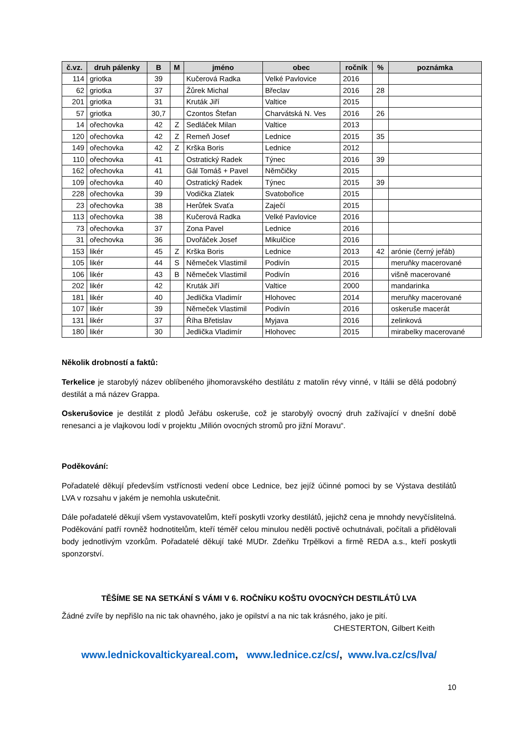| č.vz. | druh pálenky | B | M | jméno | obec | ročník | % | poznámka |
| --- | --- | --- | --- | --- | --- | --- | --- | --- |
| 114 | griotka | 39 | | Kučerová Radka | Velké Pavlovice | 2016 | | |
| 62 | griotka | 37 | | Žůrek Michal | Břeclav | 2016 | 28 | |
| 201 | griotka | 31 | | Kruták Jiří | Valtice | 2015 | | |
| 57 | griotka | 30,7 | | Czontos Štefan | Charvátská N. Ves | 2016 | 26 | |
| 14 | ořechovka | 42 | Z | Sedláček Milan | Valtice | 2013 | | |
| 120 | ořechovka | 42 | Z | Remeň Josef | Lednice | 2015 | 35 | |
| 149 | ořechovka | 42 | Z | Krška Boris | Lednice | 2012 | | |
| 110 | ořechovka | 41 | | Ostratický Radek | Týnec | 2016 | 39 | |
| 162 | ořechovka | 41 | | Gál Tomáš + Pavel | Němčičky | 2015 | | |
| 109 | ořechovka | 40 | | Ostratický Radek | Týnec | 2015 | 39 | |
| 228 | ořechovka | 39 | | Vodička Zlatek | Svatobořice | 2015 | | |
| 23 | ořechovka | 38 | | Herůfek Svaťa | Zaječí | 2015 | | |
| 113 | ořechovka | 38 | | Kučerová Radka | Velké Pavlovice | 2016 | | |
| 73 | ořechovka | 37 | | Zona Pavel | Lednice | 2016 | | |
| 31 | ořechovka | 36 | | Dvořáček Josef | Mikulčice | 2016 | | |
| 153 | likér | 45 | Z | Krška Boris | Lednice | 2013 | 42 | arónie (černý jeřáb) |
| 105 | likér | 44 | S | Němeček Vlastimil | Podivín | 2015 | | meruňky macerované |
| 106 | likér | 43 | B | Němeček Vlastimil | Podivín | 2016 | | višně macerované |
| 202 | likér | 42 | | Kruták Jiří | Valtice | 2000 | | mandarinka |
| 181 | likér | 40 | | Jedlička Vladimír | Hlohovec | 2014 | | meruňky macerované |
| 107 | likér | 39 | | Němeček Vlastimil | Podivín | 2016 | | oskeruše macerát |
| 131 | likér | 37 | | Říha Břetislav | Myjava | 2016 | | zelinková |
| 180 | likér | 30 | | Jedlička Vladimír | Hlohovec | 2015 | | mirabelky macerované |
Několik drobností a faktů:
Terkelice je starobylý název oblíbeného jihomoravského destilátu z matolin révy vinné, v Itálii se dělá podobný destilát a má název Grappa.
Oskerušovice je destilát z plodů Jeřábu oskeruše, což je starobylý ovocný druh zažívající v dnešní době renesanci a je vlajkovou lodí v projektu „Milión ovocných stromů pro jižní Moravu“.
Poděkování:
Pořadatelé děkují především vstřícnosti vedení obce Lednice, bez jejíž účinné pomoci by se Výstava destilátů LVA v rozsahu v jakém je nemohla uskutečnit.
Dále pořadatelé děkují všem vystavovatelům, kteří poskytli vzorky destilátů, jejichž cena je mnohdy nevyčíslitelná. Poděkování patří rovněž hodnotitelům, kteří téměř celou minulou neděli poctivě ochutnávali, počítali a přidělovali body jednotlivým vzorkům. Pořadatelé děkují také MUDr. Zdeňku Trpělkovi a firmě REDA a.s., kteří poskytli sponzorství.
TĚŠÍME SE NA SETKÁNÍ S VÁMI V 6. ROČNÍKU KOŠTU OVOCNÝCH DESTILÁTŮ LVA
Žádné zvíře by nepřišlo na nic tak ohavného, jako je opilství a na nic tak krásného, jako je pití.
CHESTERTON, Gilbert Keith
www.lednickovaltickyareal.com, www.lednice.cz/cs/, www.lva.cz/cs/lva/
10